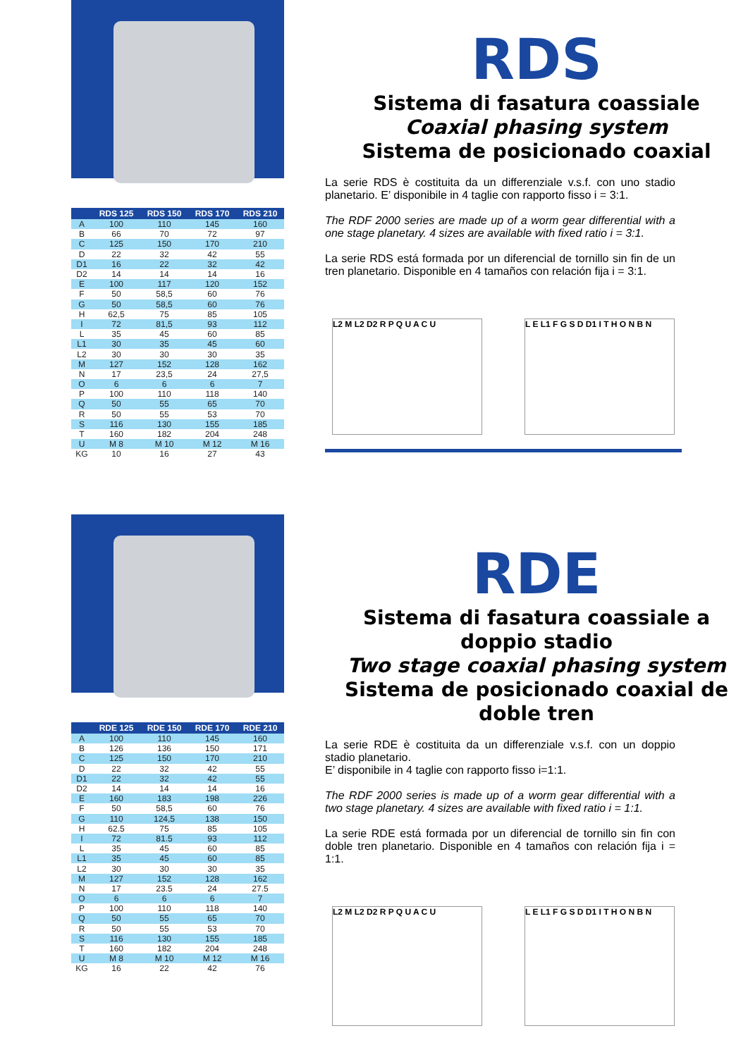| | RDS 125 | RDS 150 | RDS 170 | RDS 210 |
| --- | --- | --- | --- | --- |
| A | 100 | 110 | 145 | 160 |
| B | 66 | 70 | 72 | 97 |
| C | 125 | 150 | 170 | 210 |
| D | 22 | 32 | 42 | 55 |
| D1 | 16 | 22 | 32 | 42 |
| D2 | 14 | 14 | 14 | 16 |
| E | 100 | 117 | 120 | 152 |
| F | 50 | 58,5 | 60 | 76 |
| G | 50 | 58,5 | 60 | 76 |
| H | 62,5 | 75 | 85 | 105 |
| I | 72 | 81,5 | 93 | 112 |
| L | 35 | 45 | 60 | 85 |
| L1 | 30 | 35 | 45 | 60 |
| L2 | 30 | 30 | 30 | 35 |
| M | 127 | 152 | 128 | 162 |
| N | 17 | 23,5 | 24 | 27,5 |
| O | 6 | 6 | 6 | 7 |
| P | 100 | 110 | 118 | 140 |
| Q | 50 | 55 | 65 | 70 |
| R | 50 | 55 | 53 | 70 |
| S | 116 | 130 | 155 | 185 |
| T | 160 | 182 | 204 | 248 |
| U | M 8 | M 10 | M 12 | M 16 |
| KG | 10 | 16 | 27 | 43 |
RDS
Sistema di fasatura coassiale
Coaxial phasing system
Sistema de posicionado coaxial
La serie RDS è costituita da un differenziale v.s.f. con uno stadio planetario. E’ disponibile in 4 taglie con rapporto fisso i = 3:1.
The RDF 2000 series are made up of a worm gear differential with a one stage planetary. 4 sizes are available with fixed ratio i = 3:1.
La serie RDS está formada por un diferencial de tornillo sin fin de un tren planetario. Disponible en 4 tamaños con relación fija i = 3:1.
L2 M L2 D2 R P Q U A C U L E L1 F G S D D1 I T H O N B N
| | RDE 125 | RDE 150 | RDE 170 | RDE 210 |
| --- | --- | --- | --- | --- |
| A | 100 | 110 | 145 | 160 |
| B | 126 | 136 | 150 | 171 |
| C | 125 | 150 | 170 | 210 |
| D | 22 | 32 | 42 | 55 |
| D1 | 22 | 32 | 42 | 55 |
| D2 | 14 | 14 | 14 | 16 |
| E | 160 | 183 | 198 | 226 |
| F | 50 | 58,5 | 60 | 76 |
| G | 110 | 124,5 | 138 | 150 |
| H | 62.5 | 75 | 85 | 105 |
| I | 72 | 81.5 | 93 | 112 |
| L | 35 | 45 | 60 | 85 |
| L1 | 35 | 45 | 60 | 85 |
| L2 | 30 | 30 | 30 | 35 |
| M | 127 | 152 | 128 | 162 |
| N | 17 | 23.5 | 24 | 27.5 |
| O | 6 | 6 | 6 | 7 |
| P | 100 | 110 | 118 | 140 |
| Q | 50 | 55 | 65 | 70 |
| R | 50 | 55 | 53 | 70 |
| S | 116 | 130 | 155 | 185 |
| T | 160 | 182 | 204 | 248 |
| U | M 8 | M 10 | M 12 | M 16 |
| KG | 16 | 22 | 42 | 76 |
RDE
Sistema di fasatura coassiale a doppio stadio
Two stage coaxial phasing system
Sistema de posicionado coaxial de doble tren
La serie RDE è costituita da un differenziale v.s.f. con un doppio stadio planetario.
E’ disponibile in 4 taglie con rapporto fisso i=1:1.
The RDF 2000 series is made up of a worm gear differential with a two stage planetary. 4 sizes are available with fixed ratio i = 1:1.
La serie RDE está formada por un diferencial de tornillo sin fin con doble tren planetario. Disponible en 4 tamaños con relación fija i = 1:1.
L2 M L2 D2 R P Q U A C U L E L1 F G S D D1 I T H O N B N